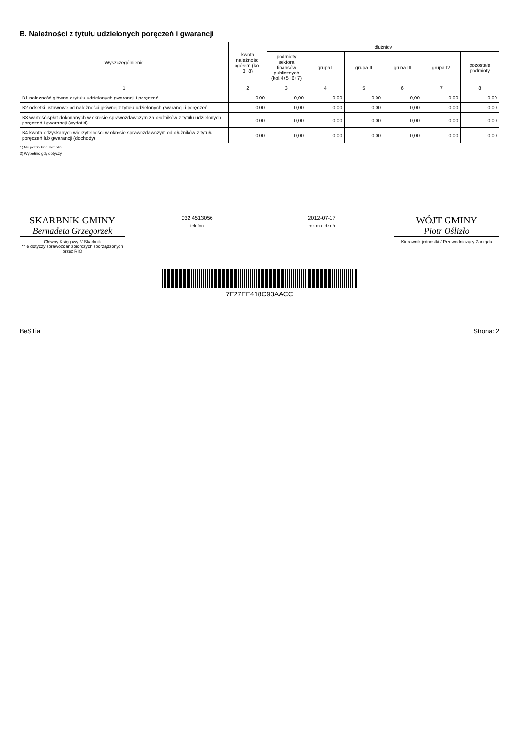B. Należności z tytułu udzielonych poręczeń i gwarancji
| Wyszczególnienie | kwota należności ogółem (kol. 3+8) | dłużnicy | | | | | |
| --- | --- | --- | --- | --- | --- | --- | --- |
| | | podmioty sektora finansów publicznych (kol.4+5+6+7) | grupa I | grupa II | grupa III | grupa IV | pozostałe podmioty |
| 1 | 2 | 3 | 4 | 5 | 6 | 7 | 8 |
| B1 należność główna z tytułu udzielonych gwarancji i poręczeń | 0,00 | 0,00 | 0,00 | 0,00 | 0,00 | 0,00 | 0,00 |
| B2 odsetki ustawowe od należności głównej z tytułu udzielonych gwarancji i poręczeń | 0,00 | 0,00 | 0,00 | 0,00 | 0,00 | 0,00 | 0,00 |
| B3 wartość spłat dokonanych w okresie sprawozdawczym za dłużników z tytułu udzielonych poręczeń i gwarancji (wydatki) | 0,00 | 0,00 | 0,00 | 0,00 | 0,00 | 0,00 | 0,00 |
| B4 kwota odzyskanych wierzytelności w okresie sprawozdawczym od dłużników z tytułu poręczeń lub gwarancji (dochody) | 0,00 | 0,00 | 0,00 | 0,00 | 0,00 | 0,00 | 0,00 |
1) Niepotrzebne skreślić
2) Wypełnić gdy dotyczy
SKARBNIK GMINY
Bernadeta Grzegorzek
Główny Księgowy */ Skarbnik
*nie dotyczy sprawozdań zbiorczych sporządzonych przez RIO
032 4513056
telefon
2012-07-17
rok m-c dzień
WÓJT GMINY
Piotr Oślizło
Kierownik jednostki / Przewodniczący Zarządu
7F27EF418C93AACC
BeSTia Strona: 2